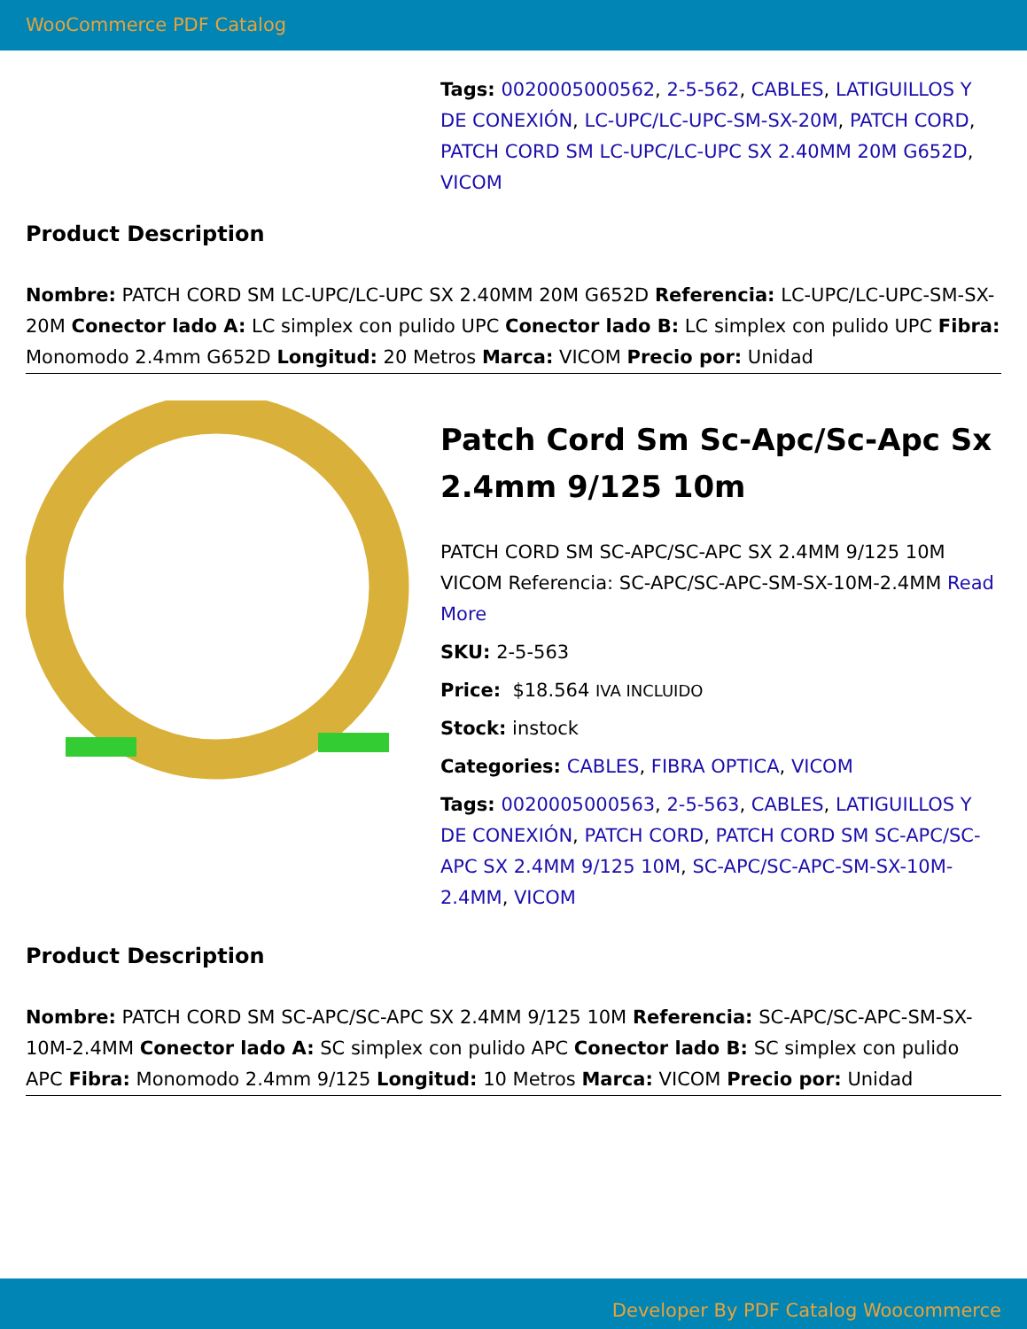WooCommerce PDF Catalog
Tags: 0020005000562, 2-5-562, CABLES, LATIGUILLOS Y DE CONEXIÓN, LC-UPC/LC-UPC-SM-SX-20M, PATCH CORD, PATCH CORD SM LC-UPC/LC-UPC SX 2.40MM 20M G652D, VICOM
Product Description
Nombre: PATCH CORD SM LC-UPC/LC-UPC SX 2.40MM 20M G652D Referencia: LC-UPC/LC-UPC-SM-SX-20M Conector lado A: LC simplex con pulido UPC Conector lado B: LC simplex con pulido UPC Fibra: Monomodo 2.4mm G652D Longitud: 20 Metros Marca: VICOM Precio por: Unidad
Patch Cord Sm Sc-Apc/Sc-Apc Sx 2.4mm 9/125 10m
PATCH CORD SM SC-APC/SC-APC SX 2.4MM 9/125 10M VICOM Referencia: SC-APC/SC-APC-SM-SX-10M-2.4MM Read More
SKU: 2-5-563
Price: $18.564 IVA INCLUIDO
Stock: instock
Categories: CABLES, FIBRA OPTICA, VICOM
Tags: 0020005000563, 2-5-563, CABLES, LATIGUILLOS Y DE CONEXIÓN, PATCH CORD, PATCH CORD SM SC-APC/SC-APC SX 2.4MM 9/125 10M, SC-APC/SC-APC-SM-SX-10M-2.4MM, VICOM
Product Description
Nombre: PATCH CORD SM SC-APC/SC-APC SX 2.4MM 9/125 10M Referencia: SC-APC/SC-APC-SM-SX-10M-2.4MM Conector lado A: SC simplex con pulido APC Conector lado B: SC simplex con pulido APC Fibra: Monomodo 2.4mm 9/125 Longitud: 10 Metros Marca: VICOM Precio por: Unidad
Developer By PDF Catalog Woocommerce